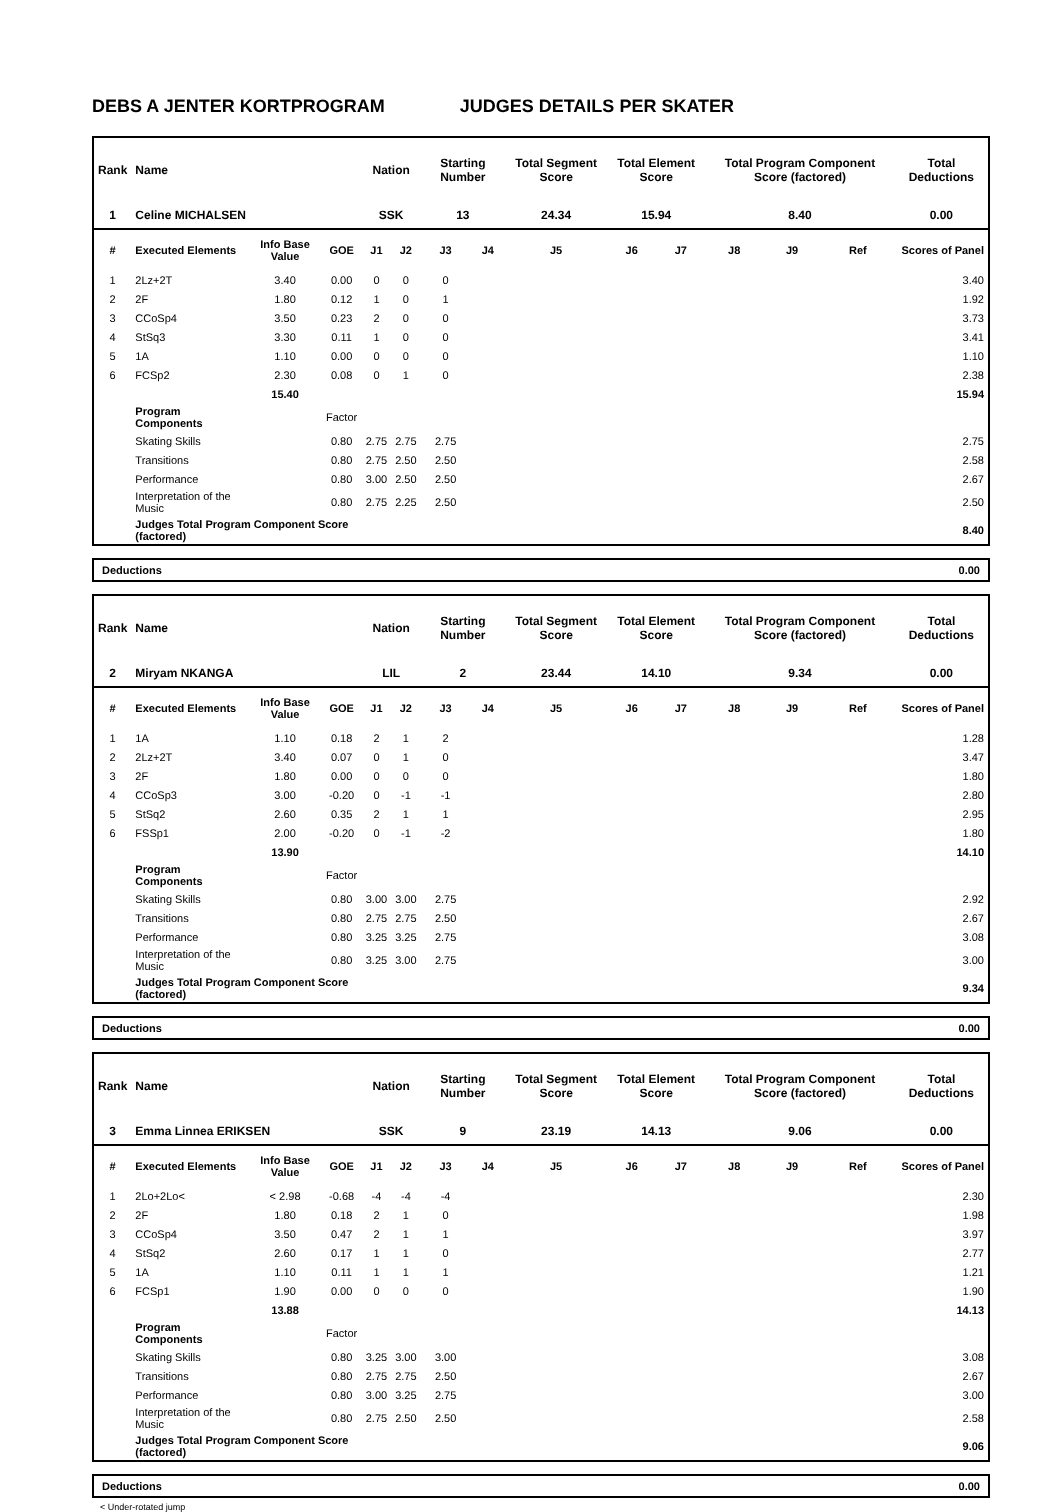DEBS A JENTER KORTPROGRAM JUDGES DETAILS PER SKATER
| Rank | Name | | | Nation | | Starting Number | | Total Segment Score | Total Element Score | | Total Program Component Score (factored) | | | Total Deductions |
| --- | --- | --- | --- | --- | --- | --- | --- | --- | --- | --- | --- | --- | --- | --- |
| 1 | Celine MICHALSEN | | | SSK | | 13 | | 24.34 | 15.94 | | 8.40 | | | 0.00 |
| # | Executed Elements | Info Base Value | GOE | J1 | J2 | J3 | J4 | J5 | J6 | J7 | J8 | J9 | Ref | Scores of Panel |
| 1 | 2Lz+2T | 3.40 | 0.00 | 0 | 0 | 0 | | | | | | | | 3.40 |
| 2 | 2F | 1.80 | 0.12 | 1 | 0 | 1 | | | | | | | | 1.92 |
| 3 | CCoSp4 | 3.50 | 0.23 | 2 | 0 | 0 | | | | | | | | 3.73 |
| 4 | StSq3 | 3.30 | 0.11 | 1 | 0 | 0 | | | | | | | | 3.41 |
| 5 | 1A | 1.10 | 0.00 | 0 | 0 | 0 | | | | | | | | 1.10 |
| 6 | FCSp2 | 2.30 | 0.08 | 0 | 1 | 0 | | | | | | | | 2.38 |
| | | 15.40 | | | | | | | | | | | | 15.94 |
| | Program Components | | Factor | | | | | | | | | | | |
| | Skating Skills | | 0.80 | 2.75 | 2.75 | 2.75 | | | | | | | | 2.75 |
| | Transitions | | 0.80 | 2.75 | 2.50 | 2.50 | | | | | | | | 2.58 |
| | Performance | | 0.80 | 3.00 | 2.50 | 2.50 | | | | | | | | 2.67 |
| | Interpretation of the Music | | 0.80 | 2.75 | 2.25 | 2.50 | | | | | | | | 2.50 |
| | Judges Total Program Component Score (factored) | | | | | | | | | | | | | 8.40 |
Deductions 0.00
| Rank | Name | | | Nation | | Starting Number | | Total Segment Score | Total Element Score | | Total Program Component Score (factored) | | | Total Deductions |
| --- | --- | --- | --- | --- | --- | --- | --- | --- | --- | --- | --- | --- | --- | --- |
| 2 | Miryam NKANGA | | | LIL | | 2 | | 23.44 | 14.10 | | 9.34 | | | 0.00 |
| # | Executed Elements | Info Base Value | GOE | J1 | J2 | J3 | J4 | J5 | J6 | J7 | J8 | J9 | Ref | Scores of Panel |
| 1 | 1A | 1.10 | 0.18 | 2 | 1 | 2 | | | | | | | | 1.28 |
| 2 | 2Lz+2T | 3.40 | 0.07 | 0 | 1 | 0 | | | | | | | | 3.47 |
| 3 | 2F | 1.80 | 0.00 | 0 | 0 | 0 | | | | | | | | 1.80 |
| 4 | CCoSp3 | 3.00 | -0.20 | 0 | -1 | -1 | | | | | | | | 2.80 |
| 5 | StSq2 | 2.60 | 0.35 | 2 | 1 | 1 | | | | | | | | 2.95 |
| 6 | FSSp1 | 2.00 | -0.20 | 0 | -1 | -2 | | | | | | | | 1.80 |
| | | 13.90 | | | | | | | | | | | | 14.10 |
| | Program Components | | Factor | | | | | | | | | | | |
| | Skating Skills | | 0.80 | 3.00 | 3.00 | 2.75 | | | | | | | | 2.92 |
| | Transitions | | 0.80 | 2.75 | 2.75 | 2.50 | | | | | | | | 2.67 |
| | Performance | | 0.80 | 3.25 | 3.25 | 2.75 | | | | | | | | 3.08 |
| | Interpretation of the Music | | 0.80 | 3.25 | 3.00 | 2.75 | | | | | | | | 3.00 |
| | Judges Total Program Component Score (factored) | | | | | | | | | | | | | 9.34 |
Deductions 0.00
| Rank | Name | | | Nation | | Starting Number | | Total Segment Score | Total Element Score | | Total Program Component Score (factored) | | | Total Deductions |
| --- | --- | --- | --- | --- | --- | --- | --- | --- | --- | --- | --- | --- | --- | --- |
| 3 | Emma Linnea ERIKSEN | | | SSK | | 9 | | 23.19 | 14.13 | | 9.06 | | | 0.00 |
| # | Executed Elements | Info Base Value | GOE | J1 | J2 | J3 | J4 | J5 | J6 | J7 | J8 | J9 | Ref | Scores of Panel |
| 1 | 2Lo+2Lo< | < 2.98 | -0.68 | -4 | -4 | -4 | | | | | | | | 2.30 |
| 2 | 2F | 1.80 | 0.18 | 2 | 1 | 0 | | | | | | | | 1.98 |
| 3 | CCoSp4 | 3.50 | 0.47 | 2 | 1 | 1 | | | | | | | | 3.97 |
| 4 | StSq2 | 2.60 | 0.17 | 1 | 1 | 0 | | | | | | | | 2.77 |
| 5 | 1A | 1.10 | 0.11 | 1 | 1 | 1 | | | | | | | | 1.21 |
| 6 | FCSp1 | 1.90 | 0.00 | 0 | 0 | 0 | | | | | | | | 1.90 |
| | | 13.88 | | | | | | | | | | | | 14.13 |
| | Program Components | | Factor | | | | | | | | | | | |
| | Skating Skills | | 0.80 | 3.25 | 3.00 | 3.00 | | | | | | | | 3.08 |
| | Transitions | | 0.80 | 2.75 | 2.75 | 2.50 | | | | | | | | 2.67 |
| | Performance | | 0.80 | 3.00 | 3.25 | 2.75 | | | | | | | | 3.00 |
| | Interpretation of the Music | | 0.80 | 2.75 | 2.50 | 2.50 | | | | | | | | 2.58 |
| | Judges Total Program Component Score (factored) | | | | | | | | | | | | | 9.06 |
Deductions 0.00
< Under-rotated jump